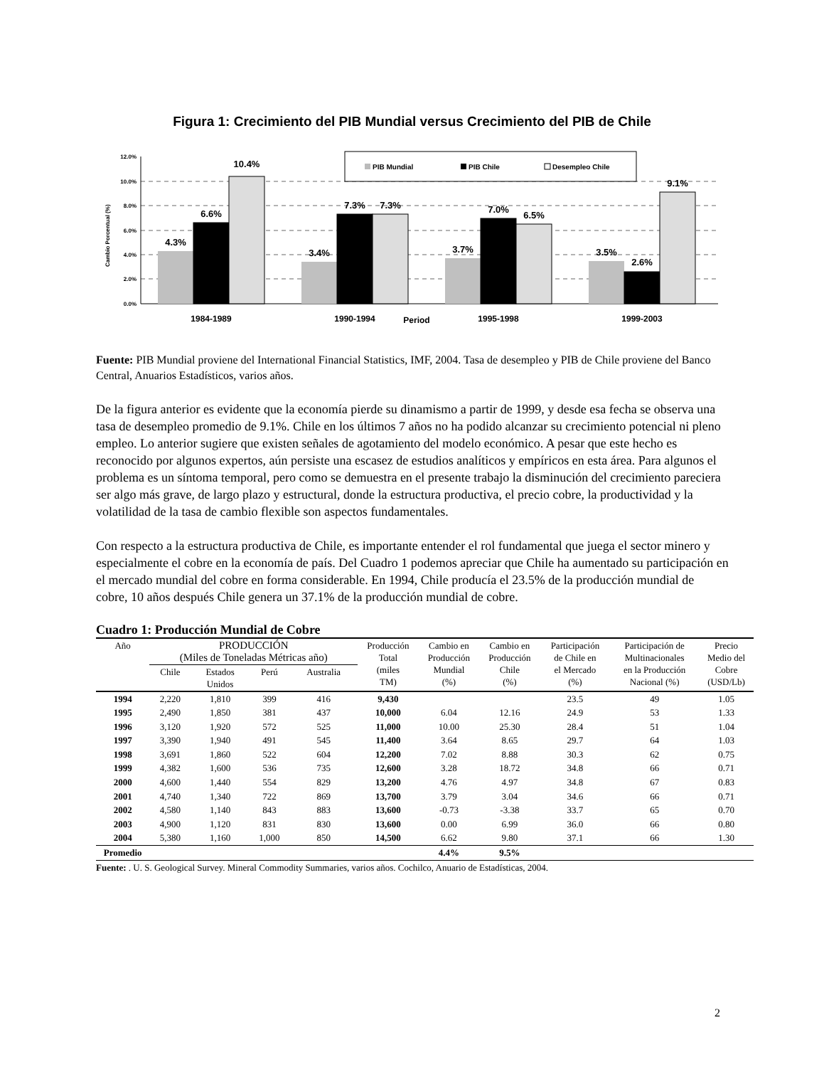Figura 1: Crecimiento del PIB Mundial versus Crecimiento del PIB de Chile
12.0%
10.0%
8.0%
6.0%
4.0%
2.0%
0.0%
Cambio Porcentual (%)
PIB Mundial
PIB Chile
Desempleo Chile
4.3%
6.6%
10.4%
3.4%
7.3%
7.3%
3.7%
7.0%
6.5%
3.5%
2.6%
9.1%
1984-1989
1990-1994
Period
1995-1998
1999-2003
Fuente: PIB Mundial proviene del International Financial Statistics, IMF, 2004. Tasa de desempleo y PIB de Chile proviene del Banco Central, Anuarios Estadísticos, varios años.
De la figura anterior es evidente que la economía pierde su dinamismo a partir de 1999, y desde esa fecha se observa una tasa de desempleo promedio de 9.1%. Chile en los últimos 7 años no ha podido alcanzar su crecimiento potencial ni pleno empleo. Lo anterior sugiere que existen señales de agotamiento del modelo económico. A pesar que este hecho es reconocido por algunos expertos, aún persiste una escasez de estudios analíticos y empíricos en esta área. Para algunos el problema es un síntoma temporal, pero como se demuestra en el presente trabajo la disminución del crecimiento pareciera ser algo más grave, de largo plazo y estructural, donde la estructura productiva, el precio cobre, la productividad y la volatilidad de la tasa de cambio flexible son aspectos fundamentales.
Con respecto a la estructura productiva de Chile, es importante entender el rol fundamental que juega el sector minero y especialmente el cobre en la economía de país. Del Cuadro 1 podemos apreciar que Chile ha aumentado su participación en el mercado mundial del cobre en forma considerable. En 1994, Chile producía el 23.5% de la producción mundial de cobre, 10 años después Chile genera un 37.1% de la producción mundial de cobre.
Cuadro 1: Producción Mundial de Cobre
| Año | PRODUCCIÓN (Miles de Toneladas Métricas año) | | | | Producción Total (miles TM) | Cambio en Producción Mundial (%) | Cambio en Producción Chile (%) | Participación de Chile en el Mercado (%) | Participación de Multinacionales en la Producción Nacional (%) | Precio Medio del Cobre (USD/Lb) |
| --- | --- | --- | --- | --- | --- | --- | --- | --- | --- | --- |
| | Chile | Estados Unidos | Perú | Australia | | | | | | |
| 1994 | 2,220 | 1,810 | 399 | 416 | 9,430 | | | 23.5 | 49 | 1.05 |
| 1995 | 2,490 | 1,850 | 381 | 437 | 10,000 | 6.04 | 12.16 | 24.9 | 53 | 1.33 |
| 1996 | 3,120 | 1,920 | 572 | 525 | 11,000 | 10.00 | 25.30 | 28.4 | 51 | 1.04 |
| 1997 | 3,390 | 1,940 | 491 | 545 | 11,400 | 3.64 | 8.65 | 29.7 | 64 | 1.03 |
| 1998 | 3,691 | 1,860 | 522 | 604 | 12,200 | 7.02 | 8.88 | 30.3 | 62 | 0.75 |
| 1999 | 4,382 | 1,600 | 536 | 735 | 12,600 | 3.28 | 18.72 | 34.8 | 66 | 0.71 |
| 2000 | 4,600 | 1,440 | 554 | 829 | 13,200 | 4.76 | 4.97 | 34.8 | 67 | 0.83 |
| 2001 | 4,740 | 1,340 | 722 | 869 | 13,700 | 3.79 | 3.04 | 34.6 | 66 | 0.71 |
| 2002 | 4,580 | 1,140 | 843 | 883 | 13,600 | -0.73 | -3.38 | 33.7 | 65 | 0.70 |
| 2003 | 4,900 | 1,120 | 831 | 830 | 13,600 | 0.00 | 6.99 | 36.0 | 66 | 0.80 |
| 2004 | 5,380 | 1,160 | 1,000 | 850 | 14,500 | 6.62 | 9.80 | 37.1 | 66 | 1.30 |
| Promedio | | | | | | 4.4% | 9.5% | | | |
Fuente: . U. S. Geological Survey. Mineral Commodity Summaries, varios años. Cochilco, Anuario de Estadísticas, 2004.
2